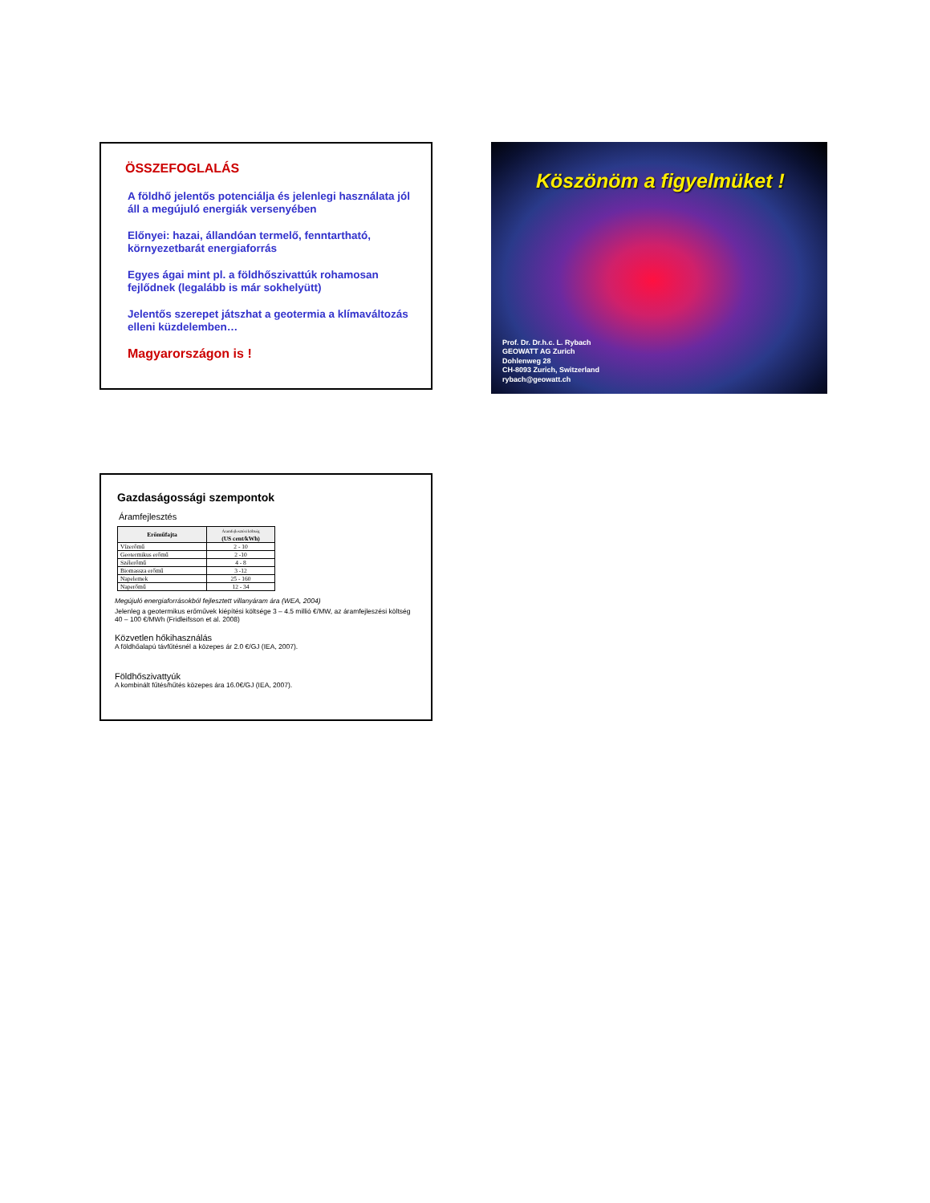ÖSSZEFOGLALÁS
A földhő jelentős potenciálja és jelenlegi használata jól áll a megújuló energiák versenyében
Előnyei: hazai, állandóan termelő, fenntartható, környezetbarát energiaforrás
Egyes ágai mint pl. a földhőszivattúk rohamosan fejlődnek (legalább is már sokhelyütt)
Jelentős szerepet játszhat a geotermia a klímaváltozás elleni küzdelemben…
Magyarországon is !
Köszönöm a figyelmüket !
Prof. Dr. Dr.h.c. L. Rybach
GEOWATT AG Zurich
Dohlenweg 28
CH-8093 Zurich, Switzerland
rybach@geowatt.ch
Gazdaságossági szempontok
Áramfejlesztés
| Erőműfajta | Áramfejlesztési költség (US cent/kWh) |
| --- | --- |
| Vízerőmű | 2 - 10 |
| Geotermikus erőmű | 2 -10 |
| Szélerőmű | 4 - 8 |
| Biomassza erőmű | 3 -12 |
| Napelemek | 25 - 160 |
| Naperőmű | 12 - 34 |
Megújuló energiaforrásokból fejlesztett villanyáram ára (WEA, 2004)
Jelenleg a geotermikus erőművek kiépítési költsége 3 – 4.5 millió €/MW, az áramfejleszési költség 40 – 100 €/MWh (Fridleifsson et al. 2008)
Közvetlen hőkihasználás
A földhőalapú távfűtésnél a közepes ár 2.0 €/GJ (IEA, 2007).
Földhőszivattyúk
A kombinált fűtés/hűtés közepes ára 16.0€/GJ (IEA, 2007).